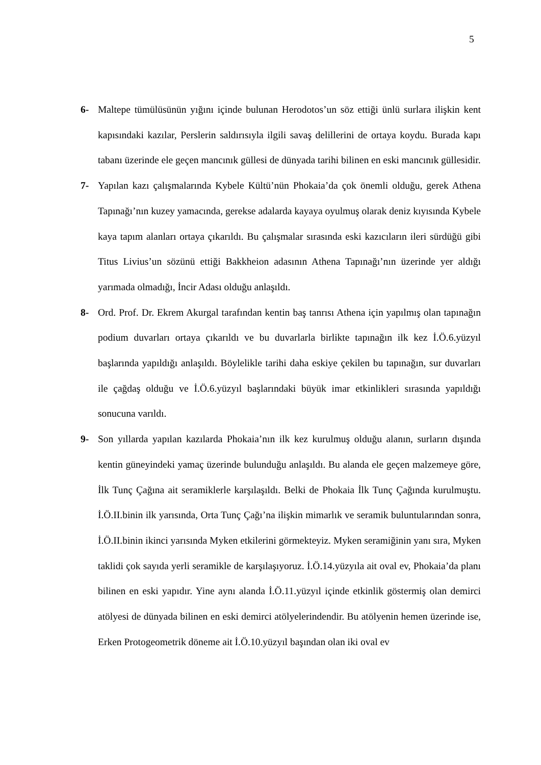5
6- Maltepe tümülüsünün yığını içinde bulunan Herodotos’un söz ettiği ünlü surlara ilişkin kent kapısındaki kazılar, Perslerin saldırısıyla ilgili savaş delillerini de ortaya koydu. Burada kapı tabanı üzerinde ele geçen mancınık güllesi de dünyada tarihi bilinen en eski mancınık güllesidir.
7- Yapılan kazı çalışmalarında Kybele Kültü’nün Phokaia’da çok önemli olduğu, gerek Athena Tapınağı’nın kuzey yamacında, gerekse adalarda kayaya oyulmuş olarak deniz kıyısında Kybele kaya tapım alanları ortaya çıkarıldı. Bu çalışmalar sırasında eski kazıcıların ileri sürdüğü gibi Titus Livius’un sözünü ettiği Bakkheion adasının Athena Tapınağı’nın üzerinde yer aldığı yarımada olmadığı, İncir Adası olduğu anlaşıldı.
8- Ord. Prof. Dr. Ekrem Akurgal tarafından kentin baş tanrısı Athena için yapılmış olan tapınağın podium duvarları ortaya çıkarıldı ve bu duvarlarla birlikte tapınağın ilk kez İ.Ö.6.yüzyıl başlarında yapıldığı anlaşıldı. Böylelikle tarihi daha eskiye çekilen bu tapınağın, sur duvarları ile çağdaş olduğu ve İ.Ö.6.yüzyıl başlarındaki büyük imar etkinlikleri sırasında yapıldığı sonucuna varıldı.
9- Son yıllarda yapılan kazılarda Phokaia’nın ilk kez kurulmuş olduğu alanın, surların dışında kentin güneyindeki yamaç üzerinde bulunduğu anlaşıldı. Bu alanda ele geçen malzemeye göre, İlk Tunç Çağına ait seramiklerle karşılaşıldı. Belki de Phokaia İlk Tunç Çağında kurulmuştu. İ.Ö.II.binin ilk yarısında, Orta Tunç Çağı’na ilişkin mimarlık ve seramik buluntularından sonra, İ.Ö.II.binin ikinci yarısında Myken etkilerini görmekteyiz. Myken seramiğinin yanı sıra, Myken taklidi çok sayıda yerli seramikle de karşılaşıyoruz. İ.Ö.14.yüzyıla ait oval ev, Phokaia’da planı bilinen en eski yapıdır. Yine aynı alanda İ.Ö.11.yüzyıl içinde etkinlik göstermiş olan demirci atölyesi de dünyada bilinen en eski demirci atölyelerindendir. Bu atölyenin hemen üzerinde ise, Erken Protogeometrik döneme ait İ.Ö.10.yüzyıl başından olan iki oval ev